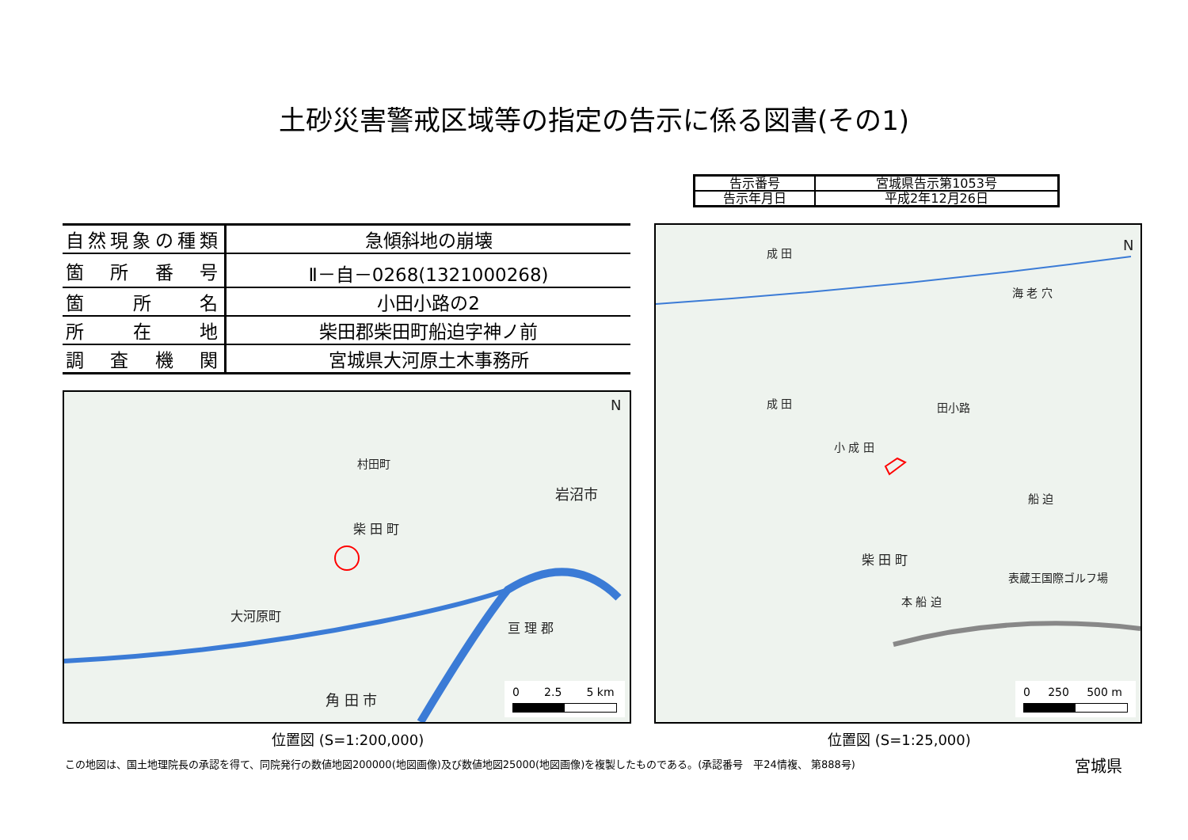土砂災害警戒区域等の指定の告示に係る図書(その1)
| 告示番号 | 宮城県告示第1053号 |
| 告示年月日 | 平成2年12月26日 |
| 自然現象の種類 | 急傾斜地の崩壊 |
| 箇所番号 | Ⅱ－自－0268(1321000268) |
| 箇所名 | 小田小路の2 |
| 所在地 | 柴田郡柴田町船迫字神ノ前 |
| 調査機関 | 宮城県大河原土木事務所 |
村田町
岩沼市
柴 田 町
大河原町
亘 理 郡
角 田 市
N
0 2.5 5 km
位置図 (S=1:200,000)
成 田
海 老 穴
成 田
小 成 田
田小路
船 迫
柴 田 町
本 船 迫
表蔵王国際ゴルフ場
N
0 250 500 m
位置図 (S=1:25,000)
この地図は、国土地理院長の承認を得て、同院発行の数値地図200000(地図画像)及び数値地図25000(地図画像)を複製したものである。(承認番号　平24情複、 第888号)
宮城県